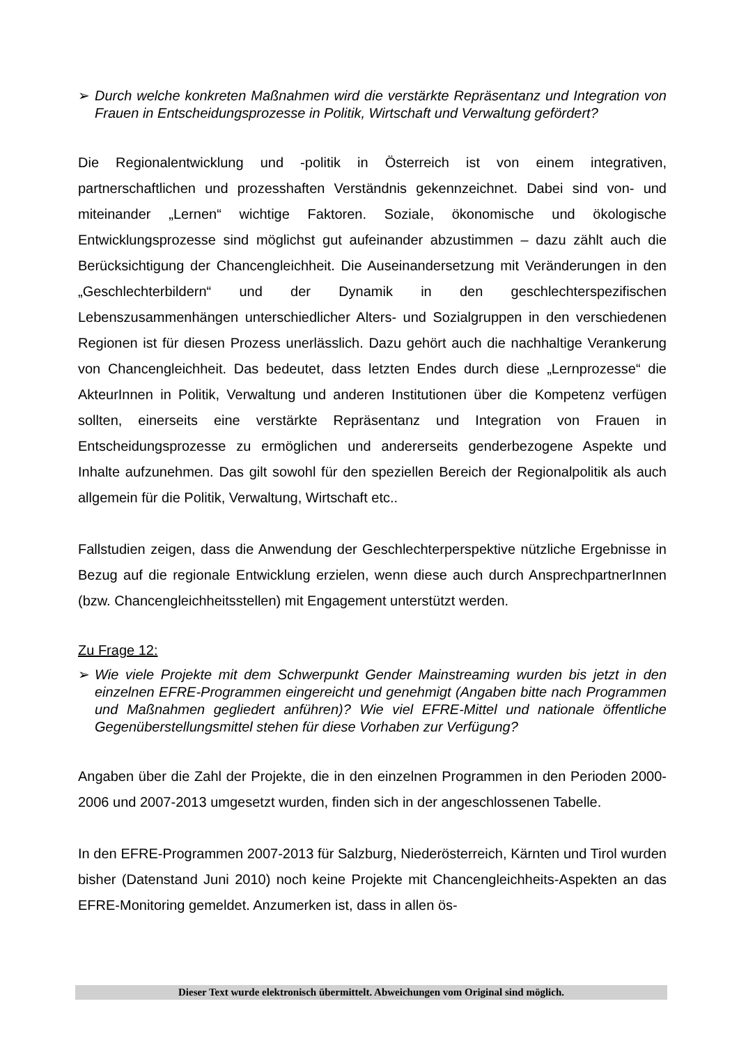➢ Durch welche konkreten Maßnahmen wird die verstärkte Repräsentanz und Integration von Frauen in Entscheidungsprozesse in Politik, Wirtschaft und Verwaltung gefördert?
Die Regionalentwicklung und -politik in Österreich ist von einem integrativen, partnerschaftlichen und prozesshaften Verständnis gekennzeichnet. Dabei sind von- und miteinander „Lernen“ wichtige Faktoren. Soziale, ökonomische und ökologische Entwicklungsprozesse sind möglichst gut aufeinander abzustimmen – dazu zählt auch die Berücksichtigung der Chancengleichheit. Die Auseinandersetzung mit Veränderungen in den „Geschlechterbildern“ und der Dynamik in den geschlechterspezifischen Lebenszusammenhängen unterschiedlicher Alters- und Sozialgruppen in den verschiedenen Regionen ist für diesen Prozess unerlässlich. Dazu gehört auch die nachhaltige Verankerung von Chancengleichheit. Das bedeutet, dass letzten Endes durch diese „Lernprozesse“ die AkteurInnen in Politik, Verwaltung und anderen Institutionen über die Kompetenz verfügen sollten, einerseits eine verstärkte Repräsentanz und Integration von Frauen in Entscheidungsprozesse zu ermöglichen und andererseits genderbezogene Aspekte und Inhalte aufzunehmen. Das gilt sowohl für den speziellen Bereich der Regionalpolitik als auch allgemein für die Politik, Verwaltung, Wirtschaft etc..
Fallstudien zeigen, dass die Anwendung der Geschlechterperspektive nützliche Ergebnisse in Bezug auf die regionale Entwicklung erzielen, wenn diese auch durch AnsprechpartnerInnen (bzw. Chancengleichheitsstellen) mit Engagement unterstützt werden.
Zu Frage 12:
➢ Wie viele Projekte mit dem Schwerpunkt Gender Mainstreaming wurden bis jetzt in den einzelnen EFRE-Programmen eingereicht und genehmigt (Angaben bitte nach Programmen und Maßnahmen gegliedert anführen)? Wie viel EFRE-Mittel und nationale öffentliche Gegenüberstellungsmittel stehen für diese Vorhaben zur Verfügung?
Angaben über die Zahl der Projekte, die in den einzelnen Programmen in den Perioden 2000-2006 und 2007-2013 umgesetzt wurden, finden sich in der angeschlossenen Tabelle.
In den EFRE-Programmen 2007-2013 für Salzburg, Niederösterreich, Kärnten und Tirol wurden bisher (Datenstand Juni 2010) noch keine Projekte mit Chancengleichheits-Aspekten an das EFRE-Monitoring gemeldet. Anzumerken ist, dass in allen ös-
Dieser Text wurde elektronisch übermittelt. Abweichungen vom Original sind möglich.